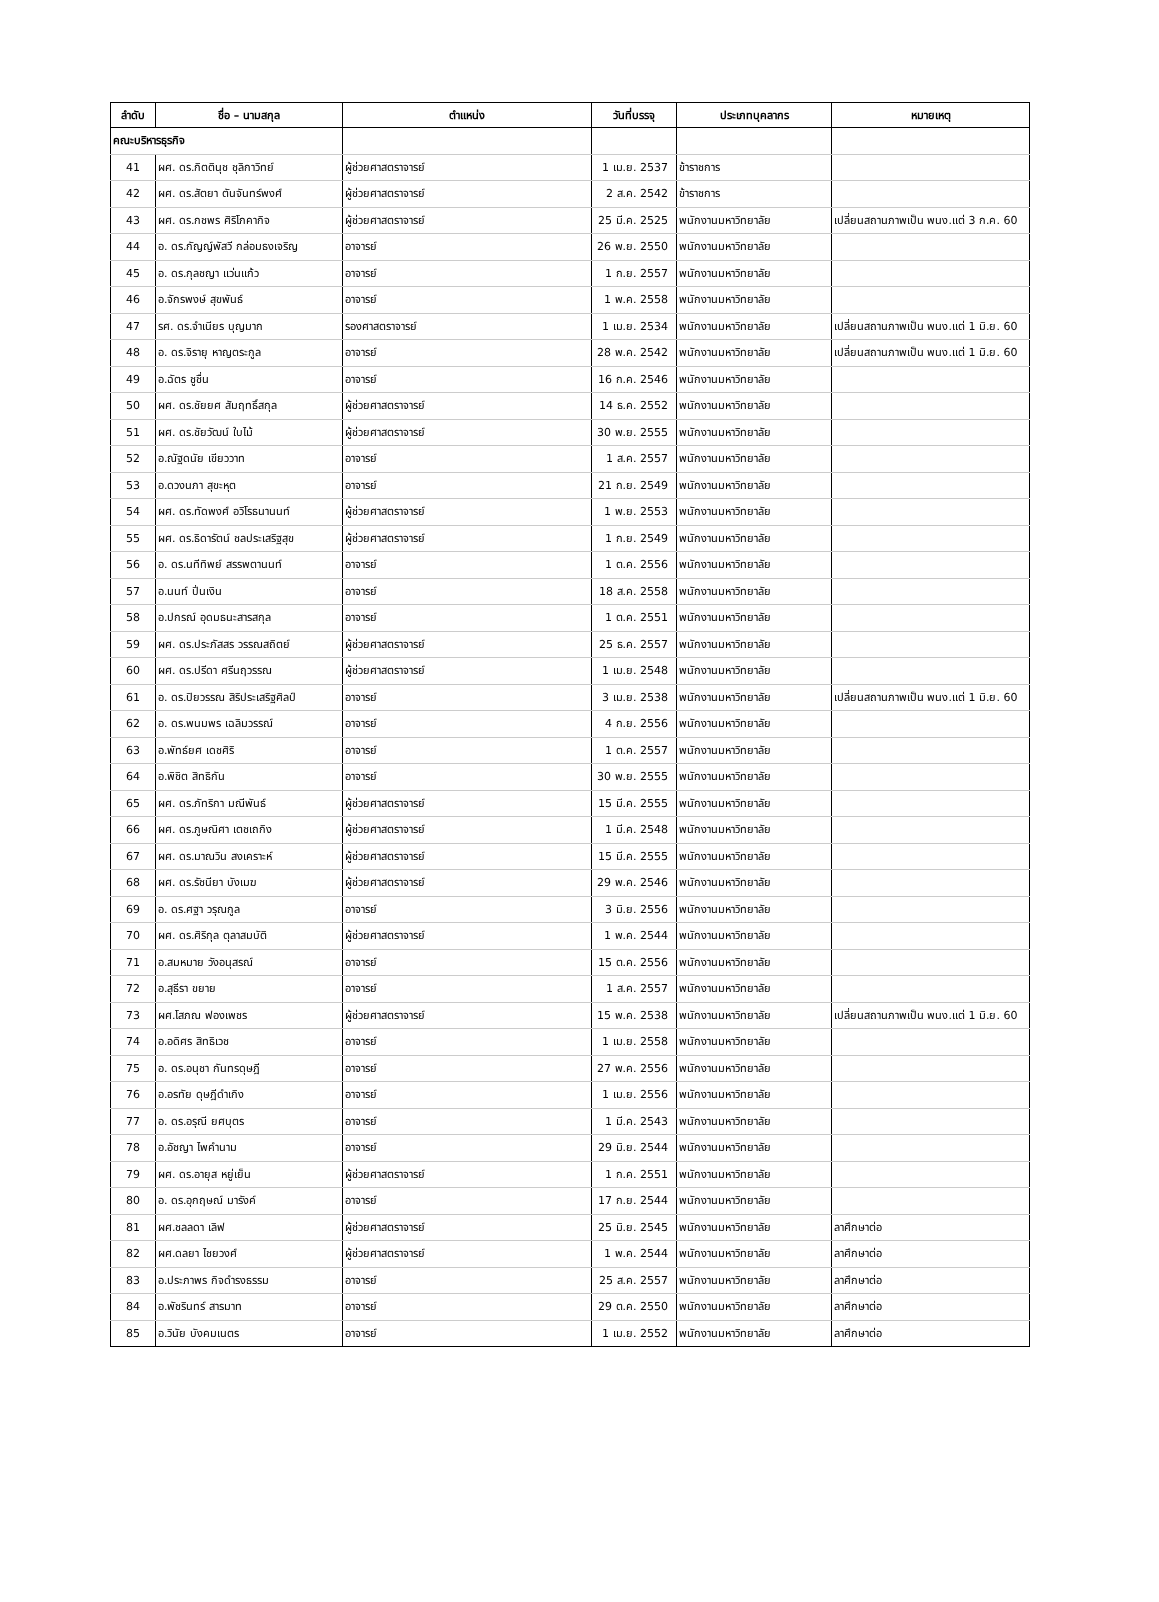| ลำดับ | ชื่อ – นามสกุล | ตำแหน่ง | วันที่บรรจุ | ประเภทบุคลากร | หมายเหตุ |
| --- | --- | --- | --- | --- | --- |
| คณะบริหารธุรกิจ | | | | | |
| 41 | ผศ. ดร.กิตตินุช ชุลิกาวิทย์ | ผู้ช่วยศาสตราจารย์ | 1 เม.ย. 2537 | ข้าราชการ | |
| 42 | ผศ. ดร.สัตยา ตันจันทร์พงศ์ | ผู้ช่วยศาสตราจารย์ | 2 ส.ค. 2542 | ข้าราชการ | |
| 43 | ผศ. ดร.กชพร ศิริโภคากิจ | ผู้ช่วยศาสตราจารย์ | 25 มี.ค. 2525 | พนักงานมหาวิทยาลัย | เปลี่ยนสถานภาพเป็น พนง.แต่ 3 ก.ค. 60 |
| 44 | อ. ดร.กัญญ์พัสวี กล่อมธงเจริญ | อาจารย์ | 26 พ.ย. 2550 | พนักงานมหาวิทยาลัย | |
| 45 | อ. ดร.กุลชญา แว่นแก้ว | อาจารย์ | 1 ก.ย. 2557 | พนักงานมหาวิทยาลัย | |
| 46 | อ.จักรพงษ์ สุขพันธ์ | อาจารย์ | 1 พ.ค. 2558 | พนักงานมหาวิทยาลัย | |
| 47 | รศ. ดร.จำเนียร บุญมาก | รองศาสตราจารย์ | 1 เม.ย. 2534 | พนักงานมหาวิทยาลัย | เปลี่ยนสถานภาพเป็น พนง.แต่ 1 มิ.ย. 60 |
| 48 | อ. ดร.จิรายุ หาญตระกูล | อาจารย์ | 28 พ.ค. 2542 | พนักงานมหาวิทยาลัย | เปลี่ยนสถานภาพเป็น พนง.แต่ 1 มิ.ย. 60 |
| 49 | อ.ฉัตร ชูชื่น | อาจารย์ | 16 ก.ค. 2546 | พนักงานมหาวิทยาลัย | |
| 50 | ผศ. ดร.ชัยยศ สัมฤทธิ์สกุล | ผู้ช่วยศาสตราจารย์ | 14 ธ.ค. 2552 | พนักงานมหาวิทยาลัย | |
| 51 | ผศ. ดร.ชัยวัฒน์ ใบไม้ | ผู้ช่วยศาสตราจารย์ | 30 พ.ย. 2555 | พนักงานมหาวิทยาลัย | |
| 52 | อ.ณัฐดนัย เขียววาท | อาจารย์ | 1 ส.ค. 2557 | พนักงานมหาวิทยาลัย | |
| 53 | อ.ดวงนภา สุขะหุต | อาจารย์ | 21 ก.ย. 2549 | พนักงานมหาวิทยาลัย | |
| 54 | ผศ. ดร.ทัดพงศ์ อวิโรธนานนท์ | ผู้ช่วยศาสตราจารย์ | 1 พ.ย. 2553 | พนักงานมหาวิทยาลัย | |
| 55 | ผศ. ดร.ธิดารัตน์ ชลประเสริฐสุข | ผู้ช่วยศาสตราจารย์ | 1 ก.ย. 2549 | พนักงานมหาวิทยาลัย | |
| 56 | อ. ดร.นทีทิพย์ สรรพตานนท์ | อาจารย์ | 1 ต.ค. 2556 | พนักงานมหาวิทยาลัย | |
| 57 | อ.นนท์ ปิ่นเงิน | อาจารย์ | 18 ส.ค. 2558 | พนักงานมหาวิทยาลัย | |
| 58 | อ.ปกรณ์ อุดมธนะสารสกุล | อาจารย์ | 1 ต.ค. 2551 | พนักงานมหาวิทยาลัย | |
| 59 | ผศ. ดร.ประภัสสร วรรณสถิตย์ | ผู้ช่วยศาสตราจารย์ | 25 ธ.ค. 2557 | พนักงานมหาวิทยาลัย | |
| 60 | ผศ. ดร.ปรีดา ศรีนฤวรรณ | ผู้ช่วยศาสตราจารย์ | 1 เม.ย. 2548 | พนักงานมหาวิทยาลัย | |
| 61 | อ. ดร.ปิยวรรณ สิริประเสริฐศิลป์ | อาจารย์ | 3 เม.ย. 2538 | พนักงานมหาวิทยาลัย | เปลี่ยนสถานภาพเป็น พนง.แต่ 1 มิ.ย. 60 |
| 62 | อ. ดร.พนมพร เฉลิมวรรณ์ | อาจารย์ | 4 ก.ย. 2556 | พนักงานมหาวิทยาลัย | |
| 63 | อ.พัทธ์ยศ เดชศิริ | อาจารย์ | 1 ต.ค. 2557 | พนักงานมหาวิทยาลัย | |
| 64 | อ.พิชิต สิทธิกัน | อาจารย์ | 30 พ.ย. 2555 | พนักงานมหาวิทยาลัย | |
| 65 | ผศ. ดร.ภัทริกา มณีพันธ์ | ผู้ช่วยศาสตราจารย์ | 15 มี.ค. 2555 | พนักงานมหาวิทยาลัย | |
| 66 | ผศ. ดร.ภูษณิศา เตชเถกิง | ผู้ช่วยศาสตราจารย์ | 1 มี.ค. 2548 | พนักงานมหาวิทยาลัย | |
| 67 | ผศ. ดร.มาณวิน สงเคราะห์ | ผู้ช่วยศาสตราจารย์ | 15 มี.ค. 2555 | พนักงานมหาวิทยาลัย | |
| 68 | ผศ. ดร.รัชนียา บังเมฆ | ผู้ช่วยศาสตราจารย์ | 29 พ.ค. 2546 | พนักงานมหาวิทยาลัย | |
| 69 | อ. ดร.ศฐา วรุณกูล | อาจารย์ | 3 มิ.ย. 2556 | พนักงานมหาวิทยาลัย | |
| 70 | ผศ. ดร.ศิริกุล ตุลาสมบัติ | ผู้ช่วยศาสตราจารย์ | 1 พ.ค. 2544 | พนักงานมหาวิทยาลัย | |
| 71 | อ.สมหมาย วังอนุสรณ์ | อาจารย์ | 15 ต.ค. 2556 | พนักงานมหาวิทยาลัย | |
| 72 | อ.สุธีรา ขยาย | อาจารย์ | 1 ส.ค. 2557 | พนักงานมหาวิทยาลัย | |
| 73 | ผศ.โสภณ ฟองเพชร | ผู้ช่วยศาสตราจารย์ | 15 พ.ค. 2538 | พนักงานมหาวิทยาลัย | เปลี่ยนสถานภาพเป็น พนง.แต่ 1 มิ.ย. 60 |
| 74 | อ.อดิศร สิทธิเวช | อาจารย์ | 1 เม.ย. 2558 | พนักงานมหาวิทยาลัย | |
| 75 | อ. ดร.อนุชา กันทรดุษฎี | อาจารย์ | 27 พ.ค. 2556 | พนักงานมหาวิทยาลัย | |
| 76 | อ.อรทัย ดุษฎีดำเกิง | อาจารย์ | 1 เม.ย. 2556 | พนักงานมหาวิทยาลัย | |
| 77 | อ. ดร.อรุณี ยศบุตร | อาจารย์ | 1 มี.ค. 2543 | พนักงานมหาวิทยาลัย | |
| 78 | อ.อัชญา ไพคำนาม | อาจารย์ | 29 มิ.ย. 2544 | พนักงานมหาวิทยาลัย | |
| 79 | ผศ. ดร.อายุส หยู่เย็น | ผู้ช่วยศาสตราจารย์ | 1 ก.ค. 2551 | พนักงานมหาวิทยาลัย | |
| 80 | อ. ดร.อุกฤษณ์ มารังค์ | อาจารย์ | 17 ก.ย. 2544 | พนักงานมหาวิทยาลัย | |
| 81 | ผศ.ชลลดา เลิฟ | ผู้ช่วยศาสตราจารย์ | 25 มิ.ย. 2545 | พนักงานมหาวิทยาลัย | ลาศึกษาต่อ |
| 82 | ผศ.ดลยา ไชยวงศ์ | ผู้ช่วยศาสตราจารย์ | 1 พ.ค. 2544 | พนักงานมหาวิทยาลัย | ลาศึกษาต่อ |
| 83 | อ.ประภาพร กิจดำรงธรรม | อาจารย์ | 25 ส.ค. 2557 | พนักงานมหาวิทยาลัย | ลาศึกษาต่อ |
| 84 | อ.พัชรินทร์ สารมาท | อาจารย์ | 29 ต.ค. 2550 | พนักงานมหาวิทยาลัย | ลาศึกษาต่อ |
| 85 | อ.วินัย บังคมเนตร | อาจารย์ | 1 เม.ย. 2552 | พนักงานมหาวิทยาลัย | ลาศึกษาต่อ |